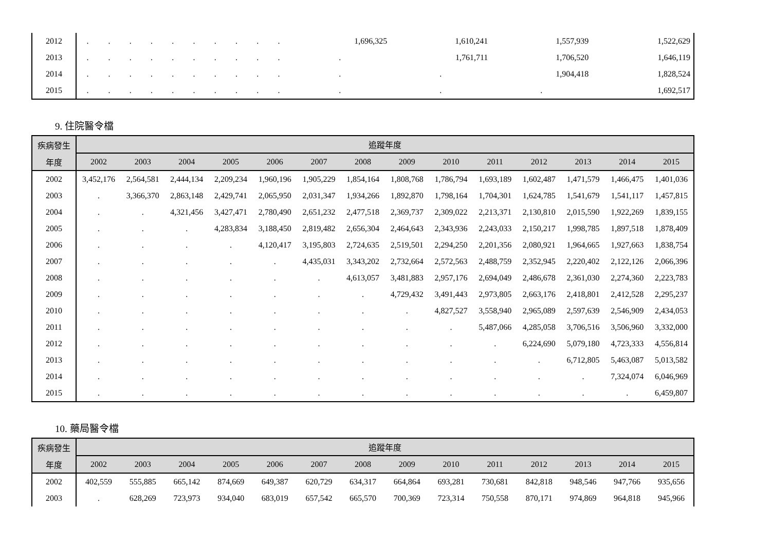| 2012 | . | . | . | . | . | . | . | . | . | . | 1,696,325 | 1,610,241 | 1,557,939 | 1,522,629 |
| 2013 | . | . | . | . | . | . | . | . | . | . | . | 1,761,711 | 1,706,520 | 1,646,119 |
| 2014 | . | . | . | . | . | . | . | . | . | . | . | . | 1,904,418 | 1,828,524 |
| 2015 | . | . | . | . | . | . | . | . | . | . | . | . | . | 1,692,517 |
9. 住院醫令檔
| 疾病發生 | 追蹤年度 | | | | | | | | | | | | | |
| --- | --- | --- | --- | --- | --- | --- | --- | --- | --- | --- | --- | --- | --- | --- |
| 年度 | 2002 | 2003 | 2004 | 2005 | 2006 | 2007 | 2008 | 2009 | 2010 | 2011 | 2012 | 2013 | 2014 | 2015 |
| 2002 | 3,452,176 | 2,564,581 | 2,444,134 | 2,209,234 | 1,960,196 | 1,905,229 | 1,854,164 | 1,808,768 | 1,786,794 | 1,693,189 | 1,602,487 | 1,471,579 | 1,466,475 | 1,401,036 |
| 2003 | . | 3,366,370 | 2,863,148 | 2,429,741 | 2,065,950 | 2,031,347 | 1,934,266 | 1,892,870 | 1,798,164 | 1,704,301 | 1,624,785 | 1,541,679 | 1,541,117 | 1,457,815 |
| 2004 | . | . | 4,321,456 | 3,427,471 | 2,780,490 | 2,651,232 | 2,477,518 | 2,369,737 | 2,309,022 | 2,213,371 | 2,130,810 | 2,015,590 | 1,922,269 | 1,839,155 |
| 2005 | . | . | . | 4,283,834 | 3,188,450 | 2,819,482 | 2,656,304 | 2,464,643 | 2,343,936 | 2,243,033 | 2,150,217 | 1,998,785 | 1,897,518 | 1,878,409 |
| 2006 | . | . | . | . | 4,120,417 | 3,195,803 | 2,724,635 | 2,519,501 | 2,294,250 | 2,201,356 | 2,080,921 | 1,964,665 | 1,927,663 | 1,838,754 |
| 2007 | . | . | . | . | . | 4,435,031 | 3,343,202 | 2,732,664 | 2,572,563 | 2,488,759 | 2,352,945 | 2,220,402 | 2,122,126 | 2,066,396 |
| 2008 | . | . | . | . | . | . | 4,613,057 | 3,481,883 | 2,957,176 | 2,694,049 | 2,486,678 | 2,361,030 | 2,274,360 | 2,223,783 |
| 2009 | . | . | . | . | . | . | . | 4,729,432 | 3,491,443 | 2,973,805 | 2,663,176 | 2,418,801 | 2,412,528 | 2,295,237 |
| 2010 | . | . | . | . | . | . | . | . | 4,827,527 | 3,558,940 | 2,965,089 | 2,597,639 | 2,546,909 | 2,434,053 |
| 2011 | . | . | . | . | . | . | . | . | . | 5,487,066 | 4,285,058 | 3,706,516 | 3,506,960 | 3,332,000 |
| 2012 | . | . | . | . | . | . | . | . | . | . | 6,224,690 | 5,079,180 | 4,723,333 | 4,556,814 |
| 2013 | . | . | . | . | . | . | . | . | . | . | . | 6,712,805 | 5,463,087 | 5,013,582 |
| 2014 | . | . | . | . | . | . | . | . | . | . | . | . | 7,324,074 | 6,046,969 |
| 2015 | . | . | . | . | . | . | . | . | . | . | . | . | . | 6,459,807 |
10. 藥局醫令檔
| 疾病發生 | 追蹤年度 | | | | | | | | | | | | | |
| --- | --- | --- | --- | --- | --- | --- | --- | --- | --- | --- | --- | --- | --- | --- |
| 年度 | 2002 | 2003 | 2004 | 2005 | 2006 | 2007 | 2008 | 2009 | 2010 | 2011 | 2012 | 2013 | 2014 | 2015 |
| 2002 | 402,559 | 555,885 | 665,142 | 874,669 | 649,387 | 620,729 | 634,317 | 664,864 | 693,281 | 730,681 | 842,818 | 948,546 | 947,766 | 935,656 |
| 2003 | . | 628,269 | 723,973 | 934,040 | 683,019 | 657,542 | 665,570 | 700,369 | 723,314 | 750,558 | 870,171 | 974,869 | 964,818 | 945,966 |